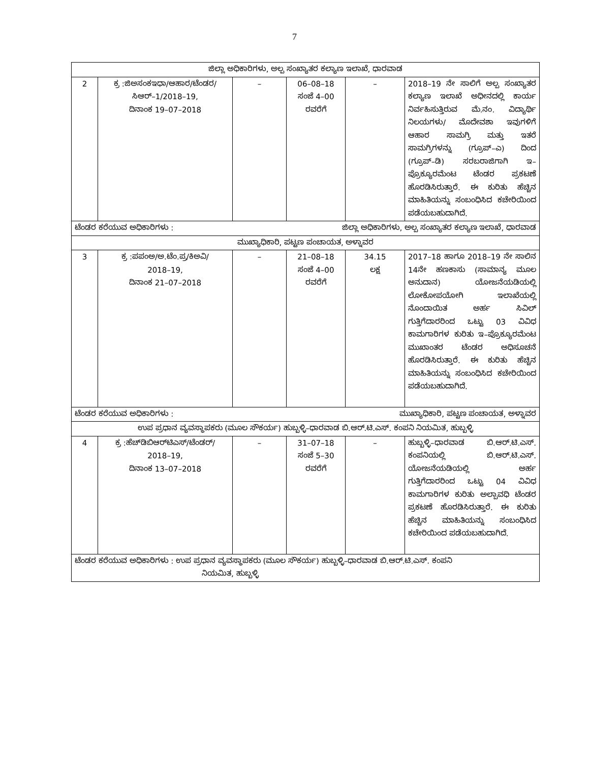7
| ಜಿಲ್ಲಾ ಅಧಿಕಾರಿಗಳು, ಅಲ್ಪ ಸಂಖ್ಯಾತರ ಕಲ್ಯಾಣ ಇಲಾಖೆ, ಧಾರವಾಡ | | | | | |
| 2 | ಕ್ರ :ಜಿಅಸಂಕಇಧಾ/ಆಹಾರ/ಟೆಂಡರ/ ಸಿಆರ್–1/2018–19, ದಿನಾಂಕ 19–07–2018 | – | 06–08–18 ಸಂಜೆ 4–00 ರವರೆಗೆ | – | 2018–19 ನೇ ಸಾಲಿಗೆ ಅಲ್ಪ ಸಂಖ್ಯಾತರ ಕಲ್ಯಾಣ ಇಲಾಖೆ ಅಧೀನದಲ್ಲಿ ಕಾರ್ಯ ನಿರ್ವಹಿಸುತ್ತಿರುವ ಮೆ.ನಂ. ವಿದ್ಯಾರ್ಥಿ ನಿಲಯಗಳು/ ಮೊದೇವಶಾ ಇವುಗಳಿಗೆ ಆಹಾರ ಸಾಮಗ್ರಿ ಮತ್ತು ಇತರೆ ಸಾಮಗ್ರಿಗಳನ್ನು (ಗ್ರೂಪ್–ಎ) ದಿಂದ (ಗ್ರೂಪ್–ಡಿ) ಸರಬರಾಜಿಗಾಗಿ ಇ–ಪ್ರೊಕ್ಯೂರಮೆಂಟ ಟೆಂಡರ ಪ್ರಕಟಣೆ ಹೊರಡಿಸಿರುತ್ತಾರೆ. ಈ ಕುರಿತು ಹೆಚ್ಚಿನ ಮಾಹಿತಿಯನ್ನು ಸಂಬಂಧಿಸಿದ ಕಚೇರಿಯಿಂದ ಪಡೆಯಬಹುದಾಗಿದೆ. |
| ಟೆಂಡರ ಕರೆಯುವ ಅಧಿಕಾರಿಗಳು : ಜಿಲ್ಲಾ ಅಧಿಕಾರಿಗಳು, ಅಲ್ಪ ಸಂಖ್ಯಾತರ ಕಲ್ಯಾಣ ಇಲಾಖೆ, ಧಾರವಾಡ | | | | | |
| ಮುಖ್ಯಾಧಿಕಾರಿ, ಪಟ್ಟಣ ಪಂಚಾಯತ, ಅಳ್ನಾವರ | | | | | |
| 3 | ಕ್ರ :ಪಪಂಅ/ಅ.ಟೆಂ.ಪ್ರ/ಕಿಅವಿ/ 2018–19, ದಿನಾಂಕ 21–07–2018 | – | 21–08–18 ಸಂಜೆ 4–00 ರವರೆಗೆ | 34.15 ಲಕ್ಷ | 2017–18 ಹಾಗೂ 2018–19 ನೇ ಸಾಲಿನ 14ನೇ ಹಣಕಾಸು (ಸಾಮಾನ್ಯ ಮೂಲ ಅನುದಾನ) ಯೋಜನೆಯಡಿಯಲ್ಲಿ ಲೋಕೋಪಯೋಗಿ ಇಲಾಖೆಯಲ್ಲಿ ನೊಂದಾಯಿತ ಅರ್ಹ ಸಿವಿಲ್ ಗುತ್ತಿಗೆದಾರರಿಂದ ಒಟ್ಟು 03 ವಿವಿಧ ಕಾಮಗಾರಿಗಳ ಕುರಿತು ಇ–ಪ್ರೊಕ್ಯೂರಮೆಂಟ ಮುಖಾಂತರ ಟೆಂಡರ ಅಧಿಸೂಚನೆ ಹೊರಡಿಸಿರುತ್ತಾರೆ. ಈ ಕುರಿತು ಹೆಚ್ಚಿನ ಮಾಹಿತಿಯನ್ನು ಸಂಬಂಧಿಸಿದ ಕಚೇರಿಯಿಂದ ಪಡೆಯಬಹುದಾಗಿದೆ. |
| ಟೆಂಡರ ಕರೆಯುವ ಅಧಿಕಾರಿಗಳು : ಮುಖ್ಯಾಧಿಕಾರಿ, ಪಟ್ಟಣ ಪಂಚಾಯತ, ಅಳ್ನಾವರ | | | | | |
| ಉಪ ಪ್ರಧಾನ ವ್ಯವಸ್ಥಾಪಕರು (ಮೂಲ ಸೌಕರ್ಯ) ಹುಬ್ಬಳ್ಳಿ–ಧಾರವಾಡ ಬಿ.ಆರ್.ಟಿ.ಎಸ್. ಕಂಪನಿ ನಿಯಮಿತ, ಹುಬ್ಬಳ್ಳಿ | | | | | |
| 4 | ಕ್ರ :ಹೆಚ್‌ಡಿಬಿಆರ್‌ಟಿಎಸ್/ಟೆಂಡರ್/ 2018–19, ದಿನಾಂಕ 13–07–2018 | – | 31–07–18 ಸಂಜೆ 5–30 ರವರೆಗೆ | – | ಹುಬ್ಬಳ್ಳಿ–ಧಾರವಾಡ ಬಿ.ಆರ್.ಟಿ.ಎಸ್. ಕಂಪನಿಯಲ್ಲಿ ಬಿ.ಆರ್.ಟಿ.ಎಸ್. ಯೋಜನೆಯಡಿಯಲ್ಲಿ ಅರ್ಹ ಗುತ್ತಿಗೆದಾರರಿಂದ ಒಟ್ಟು 04 ವಿವಿಧ ಕಾಮಗಾರಿಗಳ ಕುರಿತು ಅಲ್ಪಾವಧಿ ಟೆಂಡರ ಪ್ರಕಟಣೆ ಹೊರಡಿಸಿರುತ್ತಾರೆ. ಈ ಕುರಿತು ಹೆಚ್ಚಿನ ಮಾಹಿತಿಯನ್ನು ಸಂಬಂಧಿಸಿದ ಕಚೇರಿಯಿಂದ ಪಡೆಯಬಹುದಾಗಿದೆ. |
| ಟೆಂಡರ ಕರೆಯುವ ಅಧಿಕಾರಿಗಳು : ಉಪ ಪ್ರಧಾನ ವ್ಯವಸ್ಥಾಪಕರು (ಮೂಲ ಸೌಕರ್ಯ) ಹುಬ್ಬಳ್ಳಿ–ಧಾರವಾಡ ಬಿ.ಆರ್.ಟಿ.ಎಸ್. ಕಂಪನಿ ನಿಯಮಿತ, ಹುಬ್ಬಳ್ಳಿ | | | | | |